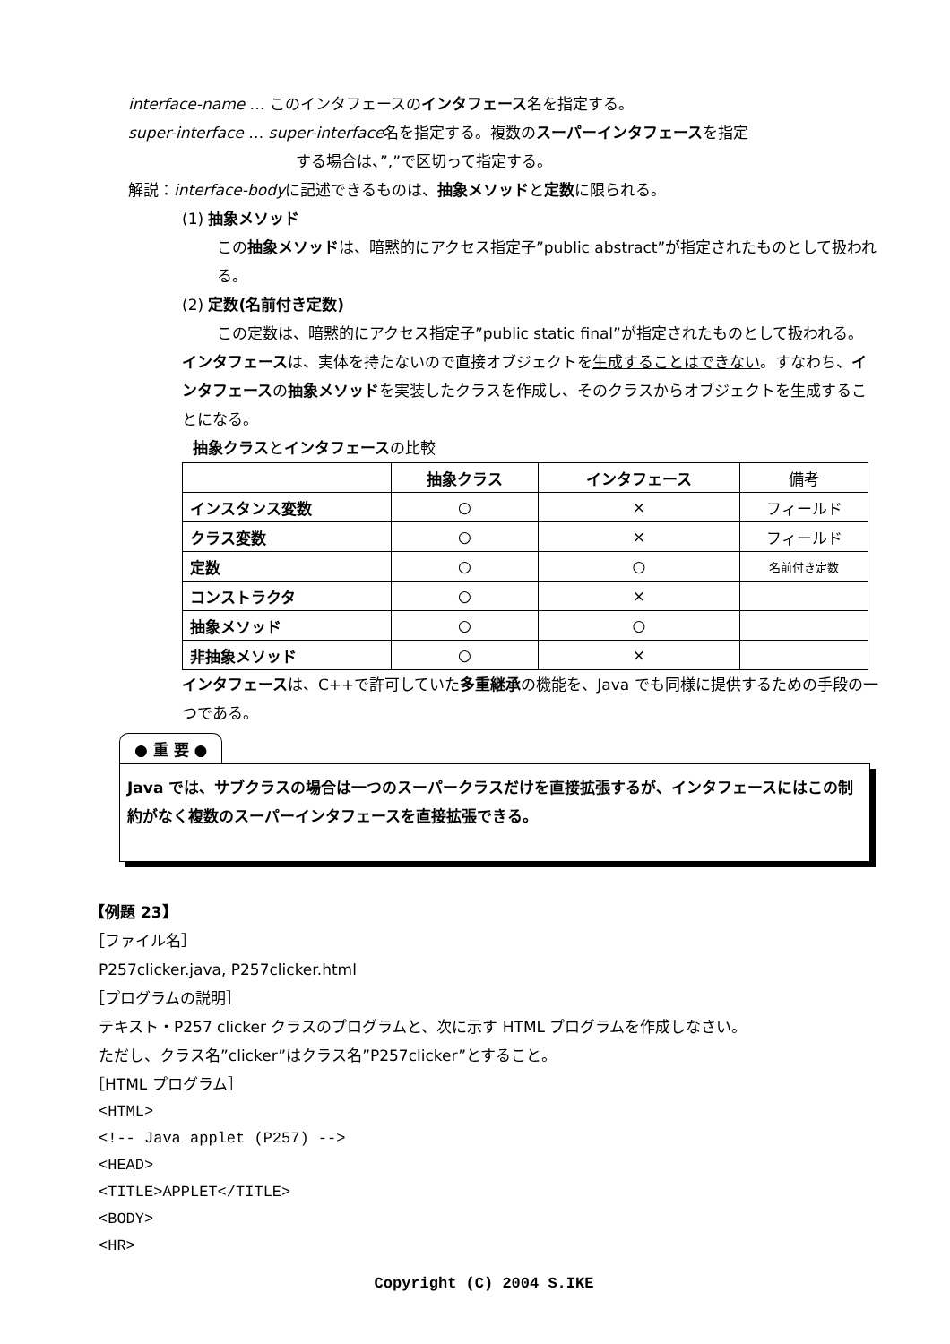interface-name … このインタフェースのインタフェース名を指定する。
super-interface … super-interface名を指定する。複数のスーパーインタフェースを指定
する場合は、”,”で区切って指定する。
解説：interface-bodyに記述できるものは、抽象メソッドと定数に限られる。
(1) 抽象メソッド
この抽象メソッドは、暗黙的にアクセス指定子”public abstract”が指定されたものとして扱われる。
(2) 定数(名前付き定数)
この定数は、暗黙的にアクセス指定子”public static final”が指定されたものとして扱われる。
インタフェースは、実体を持たないので直接オブジェクトを生成することはできない。すなわち、インタフェースの抽象メソッドを実装したクラスを作成し、そのクラスからオブジェクトを生成することになる。
抽象クラスとインタフェースの比較
| | 抽象クラス | インタフェース | 備考 |
| --- | --- | --- | --- |
| インスタンス変数 | ○ | × | フィールド |
| クラス変数 | ○ | × | フィールド |
| 定数 | ○ | ○ | 名前付き定数 |
| コンストラクタ | ○ | × | |
| 抽象メソッド | ○ | ○ | |
| 非抽象メソッド | ○ | × | |
インタフェースは、C++で許可していた多重継承の機能を、Java でも同様に提供するための手段の一つである。
● 重 要 ●
Java では、サブクラスの場合は一つのスーパークラスだけを直接拡張するが、インタフェースにはこの制約がなく複数のスーパーインタフェースを直接拡張できる。
【例題 23】
［ファイル名］
P257clicker.java, P257clicker.html
［プログラムの説明］
テキスト・P257 clicker クラスのプログラムと、次に示す HTML プログラムを作成しなさい。
ただし、クラス名”clicker”はクラス名”P257clicker”とすること。
［HTML プログラム］
<HTML>
<!-- Java applet (P257) -->
<HEAD>
<TITLE>APPLET</TITLE>
<BODY>
<HR>
Copyright (C) 2004 S.IKE